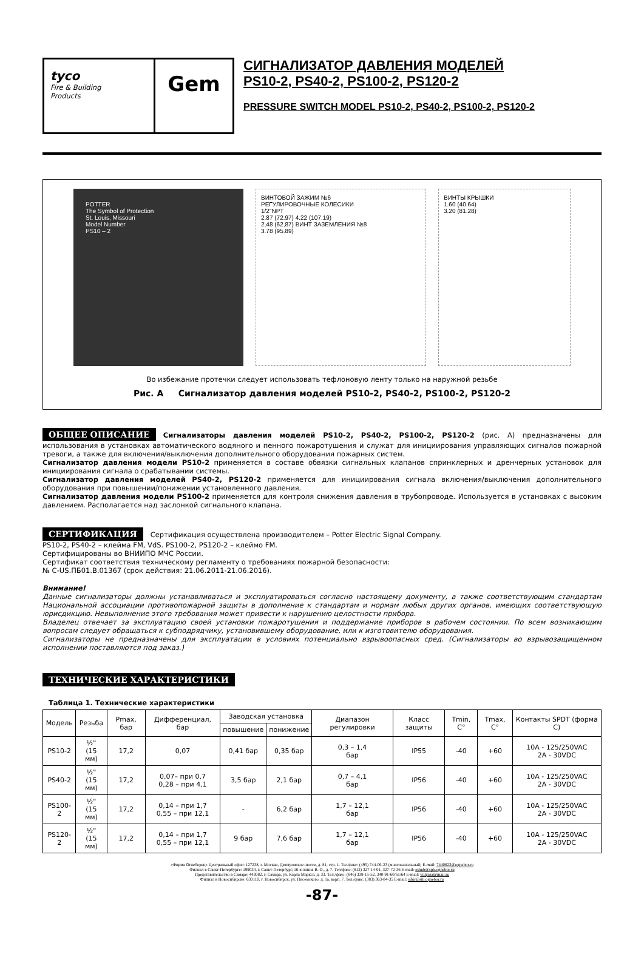tyco
Fire & Building
Products
Gem
СИГНАЛИЗАТОР ДАВЛЕНИЯ МОДЕЛЕЙ
PS10-2, PS40-2, PS100-2, PS120-2
PRESSURE SWITCH MODEL PS10-2, PS40-2, PS100-2, PS120-2
POTTER
The Symbol of Protection
St. Louis, Missouri
Model Number
PS10 – 2
ВИНТОВОЙ ЗАЖИМ №6
РЕГУЛИРОВОЧНЫЕ КОЛЕСИКИ
1/2"NPT
2.87 (72.97) 4.22 (107.19)
2,48 (62,87) ВИНТ ЗАЗЕМЛЕНИЯ №8
3.78 (95.89)
ВИНТЫ КРЫШКИ
1.60 (40.64)
3.20 (81.28)
Во избежание протечки следует использовать тефлоновую ленту только на наружной резьбе
Рис. А Сигнализатор давления моделей PS10-2, PS40-2, PS100-2, PS120-2
ОБЩЕЕ ОПИСАНИЕ Сигнализаторы давления моделей PS10-2, PS40-2, PS100-2, PS120-2 (рис. А) предназначены для использования в установках автоматического водяного и пенного пожаротушения и служат для инициирования управляющих сигналов пожарной тревоги, а также для включения/выключения дополнительного оборудования пожарных систем.
Сигнализатор давления модели PS10-2 применяется в составе обвязки сигнальных клапанов спринклерных и дренчерных установок для инициирования сигнала о срабатывании системы.
Сигнализатор давления моделей PS40-2, PS120-2 применяется для инициирования сигнала включения/выключения дополнительного оборудования при повышении/понижении установленного давления.
Сигнализатор давления модели PS100-2 применяется для контроля снижения давления в трубопроводе. Используется в установках с высоким давлением. Располагается над заслонкой сигнального клапана.
СЕРТИФИКАЦИЯ Сертификация осуществлена производителем – Potter Electric Signal Company.
PS10-2, PS40-2 – клейма FM, VdS. PS100-2, PS120-2 – клеймо FM.
Сертифицированы во ВНИИПО МЧС России.
Сертификат соответствия техническому регламенту о требованиях пожарной безопасности:
№ C-US.ПБ01.В.01367 (срок действия: 21.06.2011-21.06.2016).
Внимание!
Данные сигнализаторы должны устанавливаться и эксплуатироваться согласно настоящему документу, а также соответствующим стандартам Национальной ассоциации противопожарной защиты в дополнение к стандартам и нормам любых других органов, имеющих соответствующую юрисдикцию. Невыполнение этого требования может привести к нарушению целостности прибора.
Владелец отвечает за эксплуатацию своей установки пожаротушения и поддержание приборов в рабочем состоянии. По всем возникающим вопросам следует обращаться к субподрядчику, установившему оборудование, или к изготовителю оборудования.
Сигнализаторы не предназначены для эксплуатации в условиях потенциально взрывоопасных сред. (Сигнализаторы во взрывозащищенном исполнении поставляются под заказ.)
ТЕХНИЧЕСКИЕ ХАРАКТЕРИСТИКИ
Таблица 1. Технические характеристики
| Модель | Резьба | Pmax, бар | Дифференциал, бар | Заводская установка | | Диапазон регулировки | Класс защиты | Tmin, C° | Tmax, C° | Контакты SPDT (форма С) |
| --- | --- | --- | --- | --- | --- | --- | --- | --- | --- | --- |
| | | | | повышение | понижение | | | | | |
| PS10-2 | ½" (15 мм) | 17,2 | 0,07 | 0,41 бар | 0,35 бар | 0,3 – 1,4 бар | IP55 | -40 | +60 | 10А - 125/250VAC 2А - 30VDC |
| PS40-2 | ½" (15 мм) | 17,2 | 0,07– при 0,7 0,28 – при 4,1 | 3,5 бар | 2,1 бар | 0,7 – 4,1 бар | IP56 | -40 | +60 | 10А - 125/250VAC 2А - 30VDC |
| PS100-2 | ½" (15 мм) | 17,2 | 0,14 – при 1,7 0,55 – при 12,1 | - | 6,2 бар | 1,7 – 12,1 бар | IP56 | -40 | +60 | 10А - 125/250VAC 2А - 30VDC |
| PS120-2 | ½" (15 мм) | 17,2 | 0,14 – при 1,7 0,55 – при 12,1 | 9 бар | 7,6 бар | 1,7 – 12,1 бар | IP56 | -40 | +60 | 10А - 125/250VAC 2А - 30VDC |
«Фирма Огнеборец» Центральный офис: 127238, г. Москва, Дмитровское шоссе, д. 81, стр. 1. Тел/факс: (495) 744-06-23 (многоканальный) E-mail: 7440623@ognebor.ru
Филиал в Санкт-Петербурге: 199034, г. Санкт-Петербург, 16-я линия В. О., д. 7. Тел/факс: (812) 327-14-01, 327-72-36 E-mail: eshub@spb.ognebor.ru
Представительство в Самаре: 443082, г. Самара, ул. Карла Маркса, д. 33. Тел./факс: (846) 338-15-52, 340-91-60/61/64 E-mail: volgasa@mail.ru
Филиал в Новосибирске: 630110, г. Новосибирск, ул. Писемского, д. 1а, корп. 7. Тел./факс: (383) 363-04-35 E-mail: sibir@sib.ognebor.ru
-87-